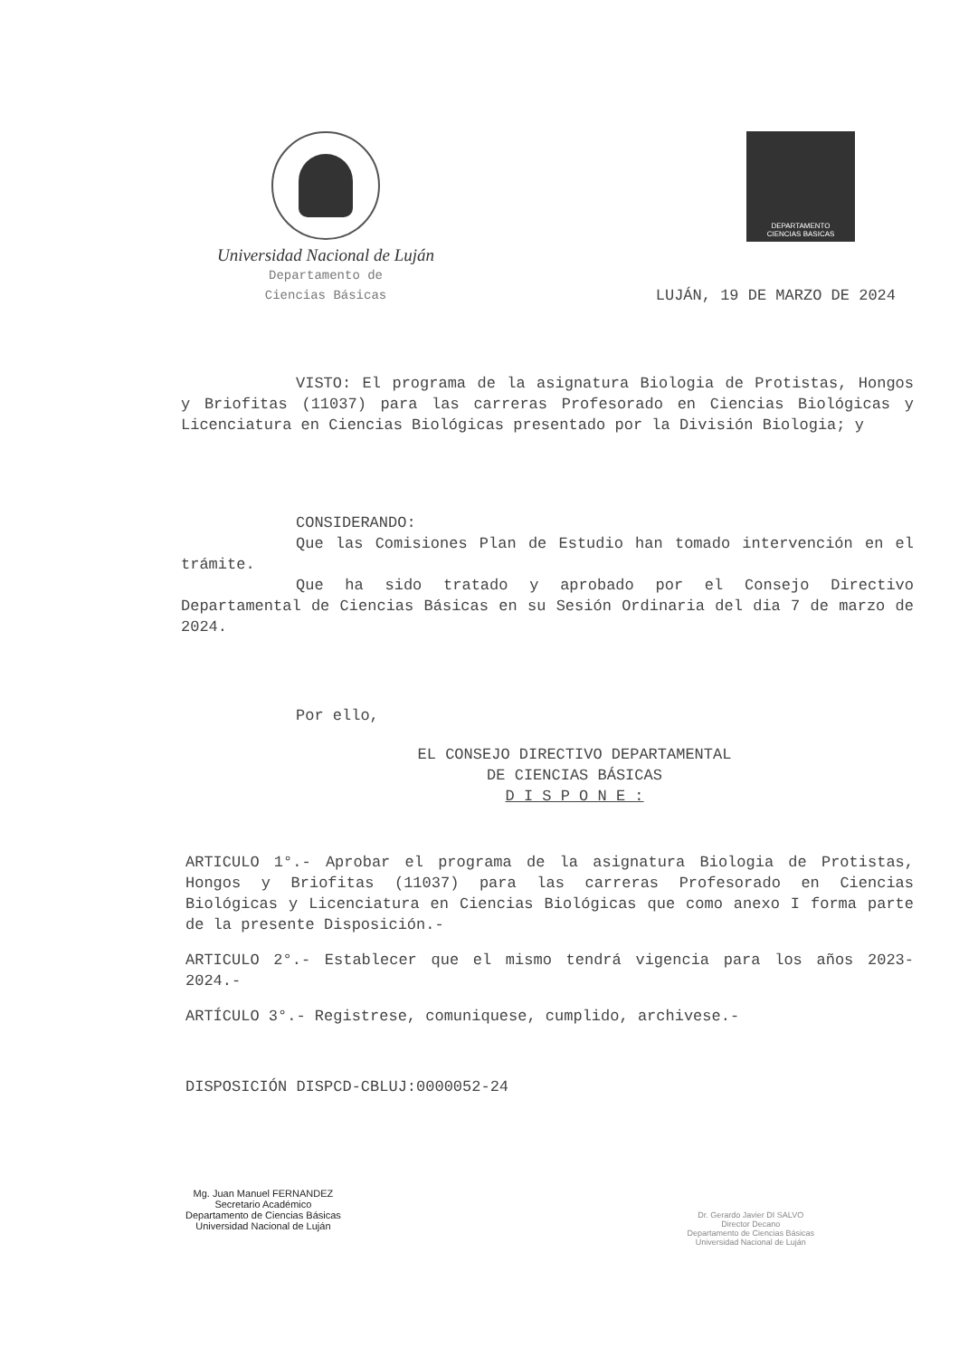Universidad Nacional de Luján
Departamento de
Ciencias Básicas
DEPARTAMENTO
CIENCIAS BASICAS
LUJÁN, 19 DE MARZO DE 2024
VISTO: El programa de la asignatura Biologia de Protistas, Hongos y Briofitas (11037) para las carreras Profesorado en Ciencias Biológicas y Licenciatura en Ciencias Biológicas presentado por la División Biologia; y
CONSIDERANDO:
Que las Comisiones Plan de Estudio han tomado intervención en el trámite.
Que ha sido tratado y aprobado por el Consejo Directivo Departamental de Ciencias Básicas en su Sesión Ordinaria del dia 7 de marzo de 2024.
Por ello,
EL CONSEJO DIRECTIVO DEPARTAMENTAL
DE CIENCIAS BÁSICAS
D I S P O N E :
ARTICULO 1°.- Aprobar el programa de la asignatura Biologia de Protistas, Hongos y Briofitas (11037) para las carreras Profesorado en Ciencias Biológicas y Licenciatura en Ciencias Biológicas que como anexo I forma parte de la presente Disposición.-
ARTICULO 2°.- Establecer que el mismo tendrá vigencia para los años 2023-2024.-
ARTÍCULO 3°.- Registrese, comuniquese, cumplido, archivese.-
DISPOSICIÓN DISPCD-CBLUJ:0000052-24
Mg. Juan Manuel FERNANDEZ
Secretario Académico
Departamento de Ciencias Básicas
Universidad Nacional de Luján
Dr. Gerardo Javier DI SALVO
Director Decano
Departamento de Ciencias Básicas
Universidad Nacional de Luján